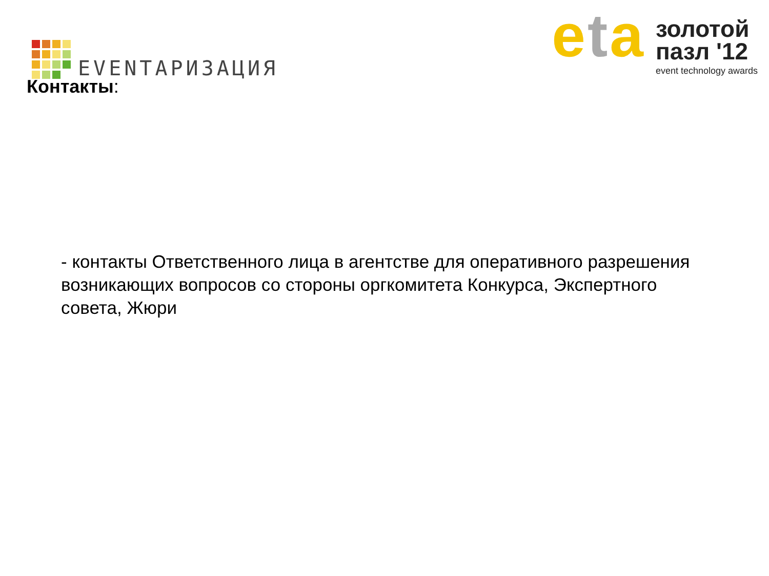EVENTАРИЗАЦИЯ
eta
золотой
пазл '12
event technology awards
Контакты:
- контакты Ответственного лица в агентстве для оперативного разрешения возникающих вопросов со стороны оргкомитета Конкурса, Экспертного совета, Жюри